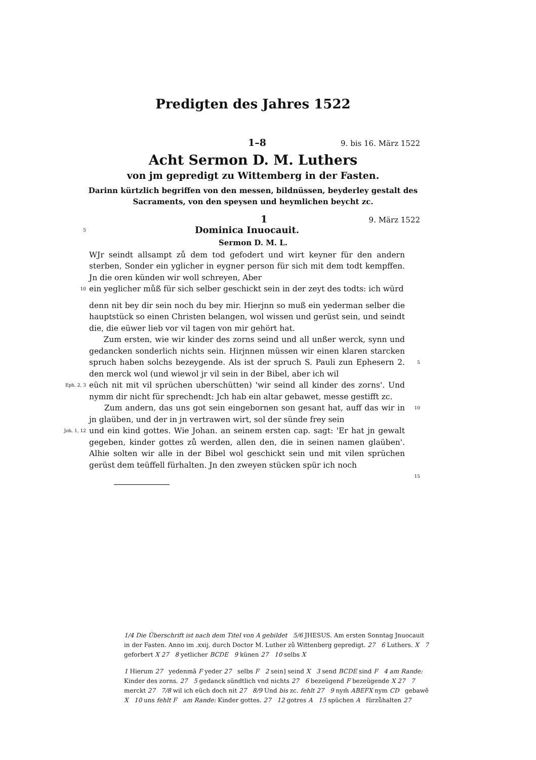Predigten des Jahres 1522
1–8 9. bis 16. März 1522
Acht Sermon D. M. Luthers
von jm gepredigt zu Wittemberg in der Fasten.
Darinn kürtzlich begriffen von den messen, bildnüssen, beyderley gestalt des Sacraments, von den speysen und heymlichen beycht zc.
1 9. März 1522
5 Dominica Inuocauit.
Sermon D. M. L.
WJr seindt allsampt zů dem tod gefodert und wirt keyner für den andern sterben, Sonder ein yglicher in eygner person für sich mit dem todt kempffen. Jn die oren künden wir woll schreyen, Aber
10 ein yeglicher můß für sich selber geschickt sein in der zeyt des todts: ich würd
denn nit bey dir sein noch du bey mir. Hierjnn so muß ein yederman selber die hauptstück so einen Christen belangen, wol wissen und gerüst sein, und seindt die, die eüwer lieb vor vil tagen von mir gehört hat.
Zum ersten, wie wir kinder des zorns seind und all unßer werck, synn und gedancken sonderlich nichts sein. Hirjnnen müssen wir einen klaren starcken spruch haben solchs bezeygende. Als ist der spruch S. Pauli zun Ephesern 2. den merck wol (und wiewol jr vil sein in der Bibel, aber ich wil
5
Eph. 2, 3 eüch nit mit vil sprüchen uberschütten) 'wir seind all kinder des zorns'. Und nymm dir nicht für sprechendt: Jch hab ein altar gebawet, messe gestifft zc.
Zum andern, das uns got sein eingebornen son gesant hat, auff das wir in jn glaüben, und der in jn vertrawen wirt, sol der sünde frey sein
10
Joh. 1, 12 und ein kind gottes. Wie Johan. an seinem ersten cap. sagt: 'Er hat jn gewalt gegeben, kinder gottes zů werden, allen den, die in seinen namen glaüben'. Alhie solten wir alle in der Bibel wol geschickt sein und mit vilen sprüchen gerüst dem teüffell fürhalten. Jn den zweyen stücken spür ich noch
15
1/4 Die Überschrift ist nach dem Titel von A gebildet 5/6 JHESUS. Am ersten Sonntag Jnuocauit in der Fasten. Anno im .xxij. durch Doctor M. Luther zů Wittenberg gepredigt. 27 6 Luthers. X 7 geforbert X 27 8 yetlicher BCDE 9 künen 27 10 selbs X
1 Hierum 27 yedenmā F yeder 27 selbs F 2 sein] seind X 3 send BCDE sind F 4 am Rande: Kinder des zorns. 27 5 gedanck sündtlich vnd nichts 27 6 bezeügend F bezeügende X 27 7 merckt 27 7/8 wil ich eüch doch nit 27 8/9 Und bis zc. fehlt 27 9 nym̄ ABEFX nym CD gebawē X 10 uns fehlt F am Rande: Kinder gottes. 27 12 gotres A 15 spüchen A fürzůhalten 27